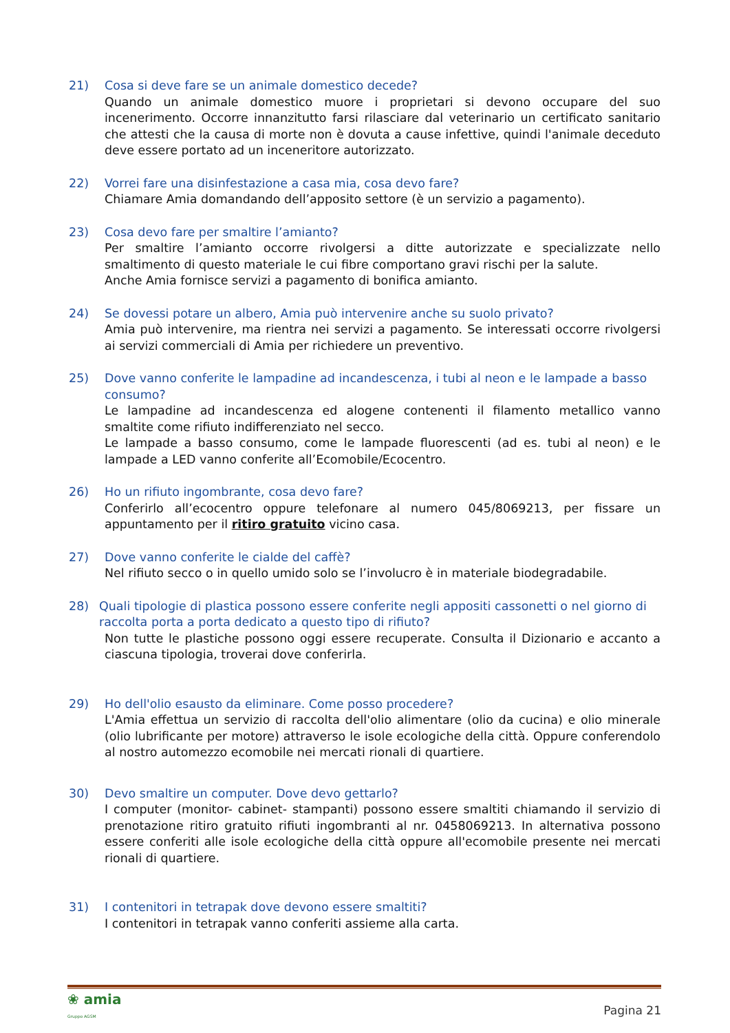21) Cosa si deve fare se un animale domestico decede?
Quando un animale domestico muore i proprietari si devono occupare del suo incenerimento. Occorre innanzitutto farsi rilasciare dal veterinario un certificato sanitario che attesti che la causa di morte non è dovuta a cause infettive, quindi l'animale deceduto deve essere portato ad un inceneritore autorizzato.
22) Vorrei fare una disinfestazione a casa mia, cosa devo fare?
Chiamare Amia domandando dell’apposito settore (è un servizio a pagamento).
23) Cosa devo fare per smaltire l’amianto?
Per smaltire l’amianto occorre rivolgersi a ditte autorizzate e specializzate nello smaltimento di questo materiale le cui fibre comportano gravi rischi per la salute.
Anche Amia fornisce servizi a pagamento di bonifica amianto.
24) Se dovessi potare un albero, Amia può intervenire anche su suolo privato?
Amia può intervenire, ma rientra nei servizi a pagamento. Se interessati occorre rivolgersi ai servizi commerciali di Amia per richiedere un preventivo.
25) Dove vanno conferite le lampadine ad incandescenza, i tubi al neon e le lampade a basso consumo?
Le lampadine ad incandescenza ed alogene contenenti il filamento metallico vanno smaltite come rifiuto indifferenziato nel secco.
Le lampade a basso consumo, come le lampade fluorescenti (ad es. tubi al neon) e le lampade a LED vanno conferite all’Ecomobile/Ecocentro.
26) Ho un rifiuto ingombrante, cosa devo fare?
Conferirlo all’ecocentro oppure telefonare al numero 045/8069213, per fissare un appuntamento per il ritiro gratuito vicino casa.
27) Dove vanno conferite le cialde del caffè?
Nel rifiuto secco o in quello umido solo se l’involucro è in materiale biodegradabile.
28) Quali tipologie di plastica possono essere conferite negli appositi cassonetti o nel giorno di raccolta porta a porta dedicato a questo tipo di rifiuto?
Non tutte le plastiche possono oggi essere recuperate. Consulta il Dizionario e accanto a ciascuna tipologia, troverai dove conferirla.
29) Ho dell'olio esausto da eliminare. Come posso procedere?
L'Amia effettua un servizio di raccolta dell'olio alimentare (olio da cucina) e olio minerale (olio lubrificante per motore) attraverso le isole ecologiche della città. Oppure conferendolo al nostro automezzo ecomobile nei mercati rionali di quartiere.
30) Devo smaltire un computer. Dove devo gettarlo?
I computer (monitor- cabinet- stampanti) possono essere smaltiti chiamando il servizio di prenotazione ritiro gratuito rifiuti ingombranti al nr. 0458069213. In alternativa possono essere conferiti alle isole ecologiche della città oppure all'ecomobile presente nei mercati rionali di quartiere.
31) I contenitori in tetrapak dove devono essere smaltiti?
I contenitori in tetrapak vanno conferiti assieme alla carta.
❀ amia
Gruppo AGSM
Pagina 21